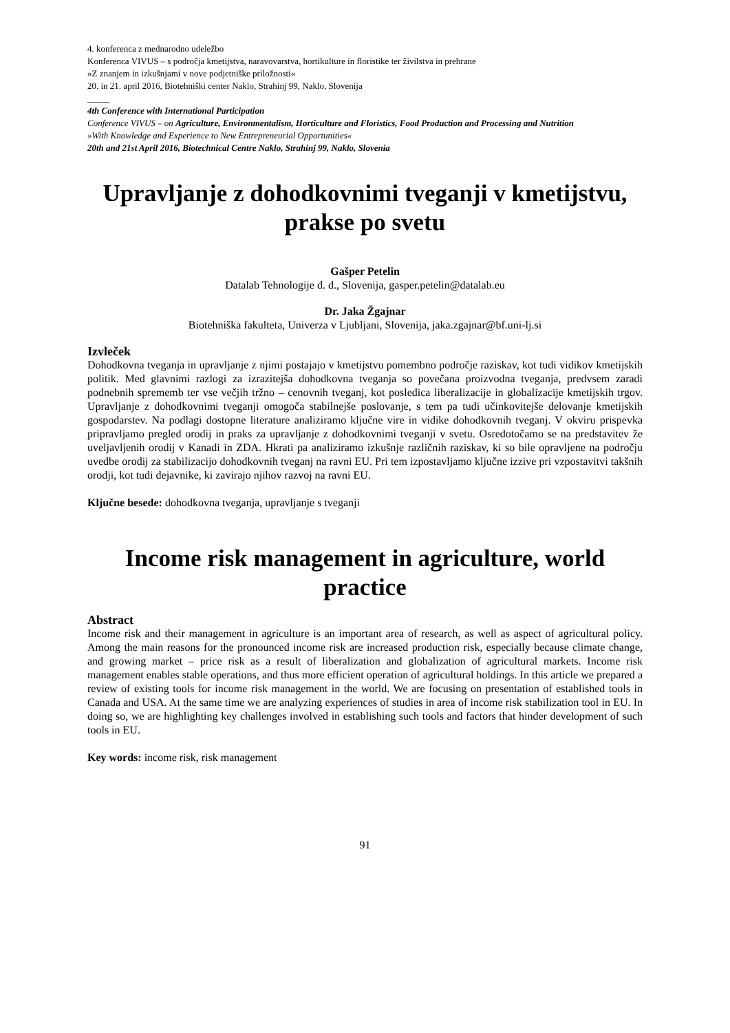4. konferenca z mednarodno udeležbo
Konferenca VIVUS – s področja kmetijstva, naravovarstva, hortikulture in floristike ter živilstva in prehrane
»Z znanjem in izkušnjami v nove podjetniške priložnosti«
20. in 21. april 2016, Biotehniški center Naklo, Strahinj 99, Naklo, Slovenija
_____
4th Conference with International Participation
Conference VIVUS – on Agriculture, Environmentalism, Horticulture and Floristics, Food Production and Processing and Nutrition
»With Knowledge and Experience to New Entrepreneurial Opportunities«
20th and 21st April 2016, Biotechnical Centre Naklo, Strahinj 99, Naklo, Slovenia
Upravljanje z dohodkovnimi tveganji v kmetijstvu, prakse po svetu
Gašper Petelin
Datalab Tehnologije d. d., Slovenija, gasper.petelin@datalab.eu
Dr. Jaka Žgajnar
Biotehniška fakulteta, Univerza v Ljubljani, Slovenija, jaka.zgajnar@bf.uni-lj.si
Izvleček
Dohodkovna tveganja in upravljanje z njimi postajajo v kmetijstvu pomembno področje raziskav, kot tudi vidikov kmetijskih politik. Med glavnimi razlogi za izrazitejša dohodkovna tveganja so povečana proizvodna tveganja, predvsem zaradi podnebnih sprememb ter vse večjih tržno – cenovnih tveganj, kot posledica liberalizacije in globalizacije kmetijskih trgov. Upravljanje z dohodkovnimi tveganji omogoča stabilnejše poslovanje, s tem pa tudi učinkovitejše delovanje kmetijskih gospodarstev. Na podlagi dostopne literature analiziramo ključne vire in vidike dohodkovnih tveganj. V okviru prispevka pripravljamo pregled orodij in praks za upravljanje z dohodkovnimi tveganji v svetu. Osredotočamo se na predstavitev že uveljavljenih orodij v Kanadi in ZDA. Hkrati pa analiziramo izkušnje različnih raziskav, ki so bile opravljene na področju uvedbe orodij za stabilizacijo dohodkovnih tveganj na ravni EU. Pri tem izpostavljamo ključne izzive pri vzpostavitvi takšnih orodji, kot tudi dejavnike, ki zavirajo njihov razvoj na ravni EU.
Ključne besede: dohodkovna tveganja, upravljanje s tveganji
Income risk management in agriculture, world practice
Abstract
Income risk and their management in agriculture is an important area of research, as well as aspect of agricultural policy. Among the main reasons for the pronounced income risk are increased production risk, especially because climate change, and growing market – price risk as a result of liberalization and globalization of agricultural markets. Income risk management enables stable operations, and thus more efficient operation of agricultural holdings. In this article we prepared a review of existing tools for income risk management in the world. We are focusing on presentation of established tools in Canada and USA. At the same time we are analyzing experiences of studies in area of income risk stabilization tool in EU. In doing so, we are highlighting key challenges involved in establishing such tools and factors that hinder development of such tools in EU.
Key words: income risk, risk management
91